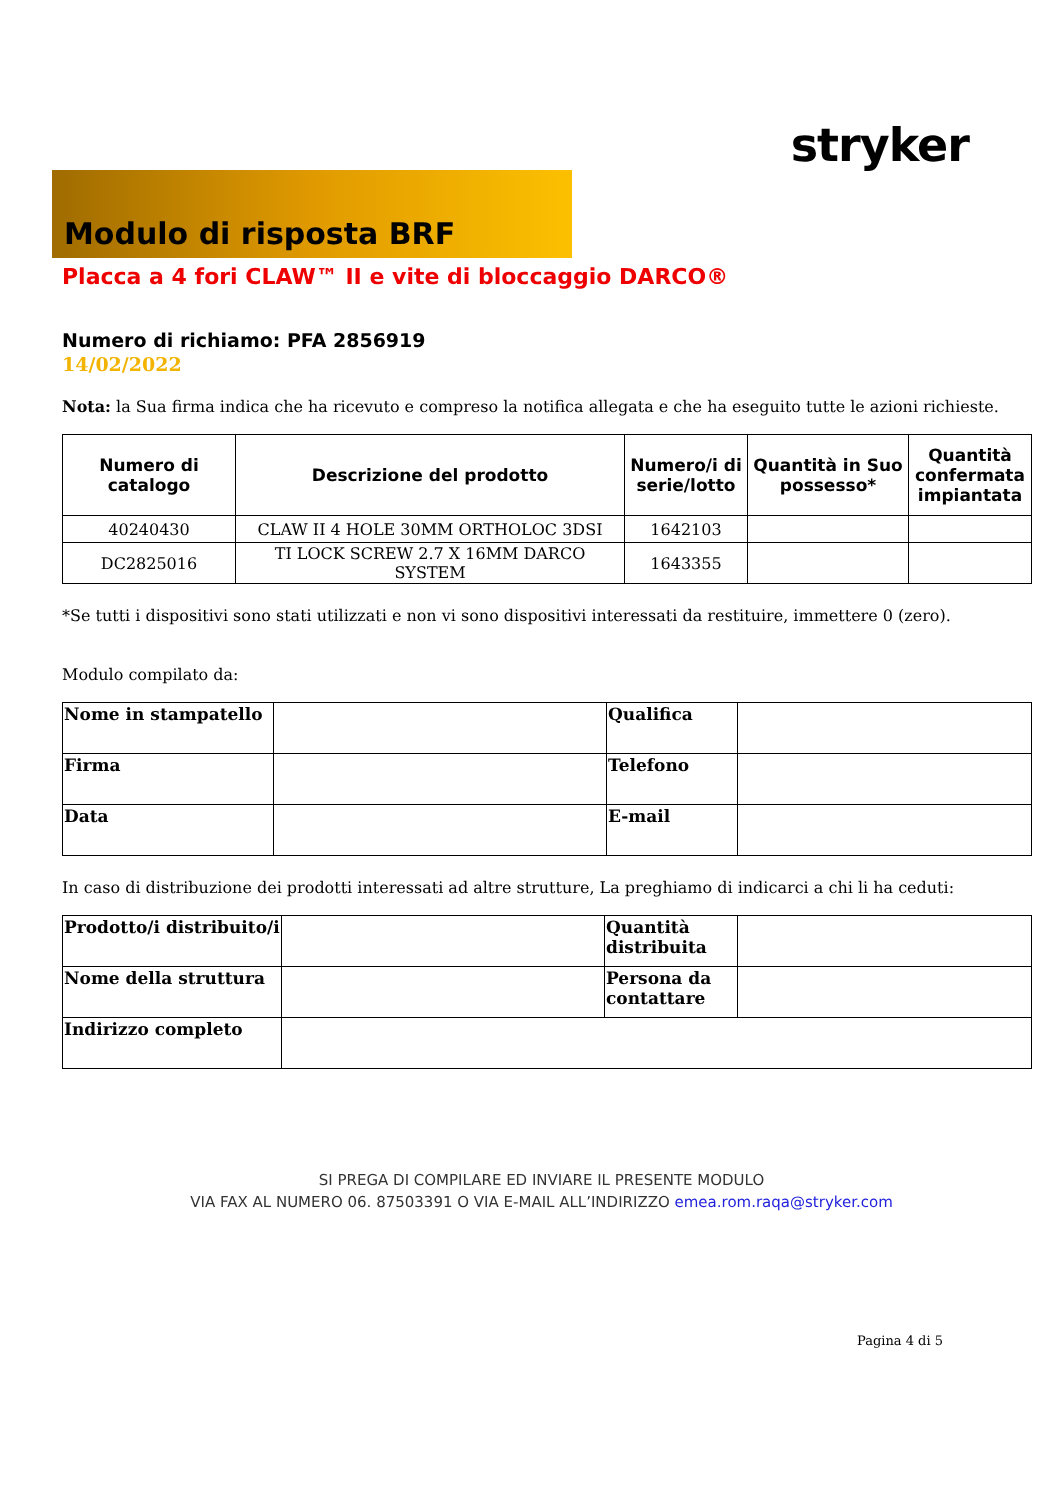stryker
Modulo di risposta BRF
Placca a 4 fori CLAW™ II e vite di bloccaggio DARCO®
Numero di richiamo: PFA 2856919
14/02/2022
Nota: la Sua firma indica che ha ricevuto e compreso la notifica allegata e che ha eseguito tutte le azioni richieste.
| Numero di catalogo | Descrizione del prodotto | Numero/i di serie/lotto | Quantità in Suo possesso* | Quantità confermata impiantata |
| --- | --- | --- | --- | --- |
| 40240430 | CLAW II 4 HOLE 30MM ORTHOLOC 3DSI | 1642103 | | |
| DC2825016 | TI LOCK SCREW 2.7 X 16MM DARCO SYSTEM | 1643355 | | |
*Se tutti i dispositivi sono stati utilizzati e non vi sono dispositivi interessati da restituire, immettere 0 (zero).
Modulo compilato da:
| Nome in stampatello | | Qualifica | |
| Firma | | Telefono | |
| Data | | E-mail | |
In caso di distribuzione dei prodotti interessati ad altre strutture, La preghiamo di indicarci a chi li ha ceduti:
| Prodotto/i distribuito/i | | Quantità distribuita | |
| Nome della struttura | | Persona da contattare | |
| Indirizzo completo | | | |
SI PREGA DI COMPILARE ED INVIARE IL PRESENTE MODULO
VIA FAX AL NUMERO 06. 87503391 O VIA E-MAIL ALL’INDIRIZZO emea.rom.raqa@stryker.com
Pagina 4 di 5